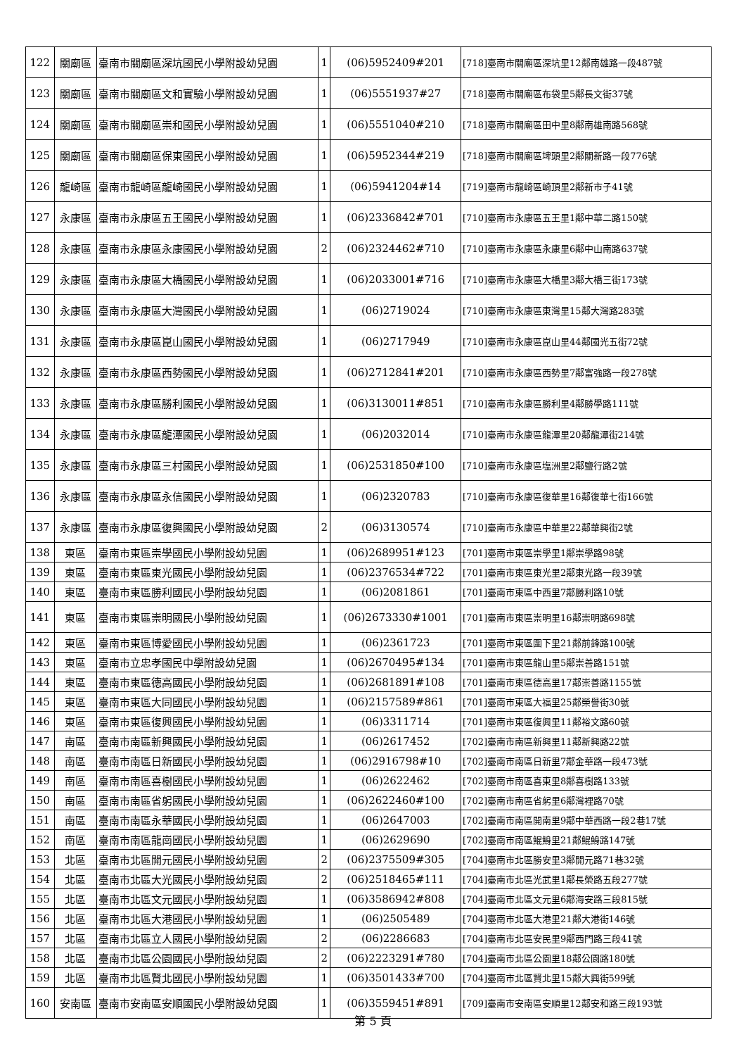| 122 | 關廟區 | 臺南市關廟區深坑國民小學附設幼兒園 | 1 | (06)5952409#201 | [718]臺南市關廟區深坑里12鄰南雄路一段487號 |
| 123 | 關廟區 | 臺南市關廟區文和實驗小學附設幼兒園 | 1 | (06)5551937#27 | [718]臺南市關廟區布袋里5鄰長文街37號 |
| 124 | 關廟區 | 臺南市關廟區崇和國民小學附設幼兒園 | 1 | (06)5551040#210 | [718]臺南市關廟區田中里8鄰南雄南路568號 |
| 125 | 關廟區 | 臺南市關廟區保東國民小學附設幼兒園 | 1 | (06)5952344#219 | [718]臺南市關廟區埤頭里2鄰關新路一段776號 |
| 126 | 龍崎區 | 臺南市龍崎區龍崎國民小學附設幼兒園 | 1 | (06)5941204#14 | [719]臺南市龍崎區崎頂里2鄰新市子41號 |
| 127 | 永康區 | 臺南市永康區五王國民小學附設幼兒園 | 1 | (06)2336842#701 | [710]臺南市永康區五王里1鄰中華二路150號 |
| 128 | 永康區 | 臺南市永康區永康國民小學附設幼兒園 | 2 | (06)2324462#710 | [710]臺南市永康區永康里6鄰中山南路637號 |
| 129 | 永康區 | 臺南市永康區大橋國民小學附設幼兒園 | 1 | (06)2033001#716 | [710]臺南市永康區大橋里3鄰大橋三街173號 |
| 130 | 永康區 | 臺南市永康區大灣國民小學附設幼兒園 | 1 | (06)2719024 | [710]臺南市永康區東灣里15鄰大灣路283號 |
| 131 | 永康區 | 臺南市永康區崑山國民小學附設幼兒園 | 1 | (06)2717949 | [710]臺南市永康區崑山里44鄰國光五街72號 |
| 132 | 永康區 | 臺南市永康區西勢國民小學附設幼兒園 | 1 | (06)2712841#201 | [710]臺南市永康區西勢里7鄰富強路一段278號 |
| 133 | 永康區 | 臺南市永康區勝利國民小學附設幼兒園 | 1 | (06)3130011#851 | [710]臺南市永康區勝利里4鄰勝學路111號 |
| 134 | 永康區 | 臺南市永康區龍潭國民小學附設幼兒園 | 1 | (06)2032014 | [710]臺南市永康區龍潭里20鄰龍潭街214號 |
| 135 | 永康區 | 臺南市永康區三村國民小學附設幼兒園 | 1 | (06)2531850#100 | [710]臺南市永康區塩洲里2鄰鹽行路2號 |
| 136 | 永康區 | 臺南市永康區永信國民小學附設幼兒園 | 1 | (06)2320783 | [710]臺南市永康區復華里16鄰復華七街166號 |
| 137 | 永康區 | 臺南市永康區復興國民小學附設幼兒園 | 2 | (06)3130574 | [710]臺南市永康區中華里22鄰華興街2號 |
| 138 | 東區 | 臺南市東區崇學國民小學附設幼兒園 | 1 | (06)2689951#123 | [701]臺南市東區崇學里1鄰崇學路98號 |
| 139 | 東區 | 臺南市東區東光國民小學附設幼兒園 | 1 | (06)2376534#722 | [701]臺南市東區東光里2鄰東光路一段39號 |
| 140 | 東區 | 臺南市東區勝利國民小學附設幼兒園 | 1 | (06)2081861 | [701]臺南市東區中西里7鄰勝利路10號 |
| 141 | 東區 | 臺南市東區崇明國民小學附設幼兒園 | 1 | (06)2673330#1001 | [701]臺南市東區崇明里16鄰崇明路698號 |
| 142 | 東區 | 臺南市東區博愛國民小學附設幼兒園 | 1 | (06)2361723 | [701]臺南市東區圍下里21鄰前鋒路100號 |
| 143 | 東區 | 臺南市立忠孝國民中學附設幼兒園 | 1 | (06)2670495#134 | [701]臺南市東區龍山里5鄰崇善路151號 |
| 144 | 東區 | 臺南市東區德高國民小學附設幼兒園 | 1 | (06)2681891#108 | [701]臺南市東區德高里17鄰崇善路1155號 |
| 145 | 東區 | 臺南市東區大同國民小學附設幼兒園 | 1 | (06)2157589#861 | [701]臺南市東區大福里25鄰榮譽街30號 |
| 146 | 東區 | 臺南市東區復興國民小學附設幼兒園 | 1 | (06)3311714 | [701]臺南市東區復興里11鄰裕文路60號 |
| 147 | 南區 | 臺南市南區新興國民小學附設幼兒園 | 1 | (06)2617452 | [702]臺南市南區新興里11鄰新興路22號 |
| 148 | 南區 | 臺南市南區日新國民小學附設幼兒園 | 1 | (06)2916798#10 | [702]臺南市南區日新里7鄰金華路一段473號 |
| 149 | 南區 | 臺南市南區喜樹國民小學附設幼兒園 | 1 | (06)2622462 | [702]臺南市南區喜東里8鄰喜樹路133號 |
| 150 | 南區 | 臺南市南區省躬國民小學附設幼兒園 | 1 | (06)2622460#100 | [702]臺南市南區省躬里6鄰灣裡路70號 |
| 151 | 南區 | 臺南市南區永華國民小學附設幼兒園 | 1 | (06)2647003 | [702]臺南市南區開南里9鄰中華西路一段2巷17號 |
| 152 | 南區 | 臺南市南區龍崗國民小學附設幼兒園 | 1 | (06)2629690 | [702]臺南市南區鯤鯓里21鄰鯤鯓路147號 |
| 153 | 北區 | 臺南市北區開元國民小學附設幼兒園 | 2 | (06)2375509#305 | [704]臺南市北區勝安里3鄰開元路71巷32號 |
| 154 | 北區 | 臺南市北區大光國民小學附設幼兒園 | 2 | (06)2518465#111 | [704]臺南市北區光武里1鄰長榮路五段277號 |
| 155 | 北區 | 臺南市北區文元國民小學附設幼兒園 | 1 | (06)3586942#808 | [704]臺南市北區文元里6鄰海安路三段815號 |
| 156 | 北區 | 臺南市北區大港國民小學附設幼兒園 | 1 | (06)2505489 | [704]臺南市北區大港里21鄰大港街146號 |
| 157 | 北區 | 臺南市北區立人國民小學附設幼兒園 | 2 | (06)2286683 | [704]臺南市北區安民里9鄰西門路三段41號 |
| 158 | 北區 | 臺南市北區公園國民小學附設幼兒園 | 2 | (06)2223291#780 | [704]臺南市北區公園里18鄰公園路180號 |
| 159 | 北區 | 臺南市北區賢北國民小學附設幼兒園 | 1 | (06)3501433#700 | [704]臺南市北區賢北里15鄰大興街599號 |
| 160 | 安南區 | 臺南市安南區安順國民小學附設幼兒園 | 1 | (06)3559451#891 | [709]臺南市安南區安順里12鄰安和路三段193號 |
第 5 頁